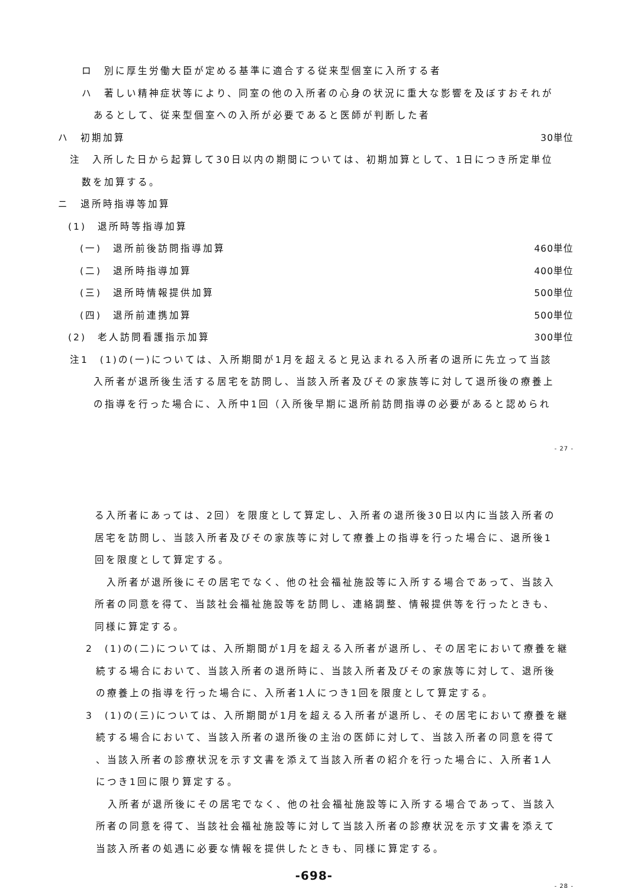ロ　別に厚生労働大臣が定める基準に適合する従来型個室に入所する者
ハ　著しい精神症状等により、同室の他の入所者の心身の状況に重大な影響を及ぼすおそれが
あるとして、従来型個室への入所が必要であると医師が判断した者
ハ　初期加算 30単位
注　入所した日から起算して30日以内の期間については、初期加算として、1日につき所定単位
数を加算する。
ニ　退所時指導等加算
(1)　退所時等指導加算
(一)　退所前後訪問指導加算 460単位
(二)　退所時指導加算 400単位
(三)　退所時情報提供加算 500単位
(四)　退所前連携加算 500単位
(2)　老人訪問看護指示加算 300単位
注1　(1)の(一)については、入所期間が1月を超えると見込まれる入所者の退所に先立って当該
入所者が退所後生活する居宅を訪問し、当該入所者及びその家族等に対して退所後の療養上
の指導を行った場合に、入所中1回（入所後早期に退所前訪問指導の必要があると認められ
- 27 -
る入所者にあっては、2回）を限度として算定し、入所者の退所後30日以内に当該入所者の
居宅を訪問し、当該入所者及びその家族等に対して療養上の指導を行った場合に、退所後1
回を限度として算定する。
入所者が退所後にその居宅でなく、他の社会福祉施設等に入所する場合であって、当該入
所者の同意を得て、当該社会福祉施設等を訪問し、連絡調整、情報提供等を行ったときも、
同様に算定する。
2　(1)の(二)については、入所期間が1月を超える入所者が退所し、その居宅において療養を継
続する場合において、当該入所者の退所時に、当該入所者及びその家族等に対して、退所後
の療養上の指導を行った場合に、入所者1人につき1回を限度として算定する。
3　(1)の(三)については、入所期間が1月を超える入所者が退所し、その居宅において療養を継
続する場合において、当該入所者の退所後の主治の医師に対して、当該入所者の同意を得て
、当該入所者の診療状況を示す文書を添えて当該入所者の紹介を行った場合に、入所者1人
につき1回に限り算定する。
入所者が退所後にその居宅でなく、他の社会福祉施設等に入所する場合であって、当該入
所者の同意を得て、当該社会福祉施設等に対して当該入所者の診療状況を示す文書を添えて
当該入所者の処遇に必要な情報を提供したときも、同様に算定する。
-698-
- 28 -